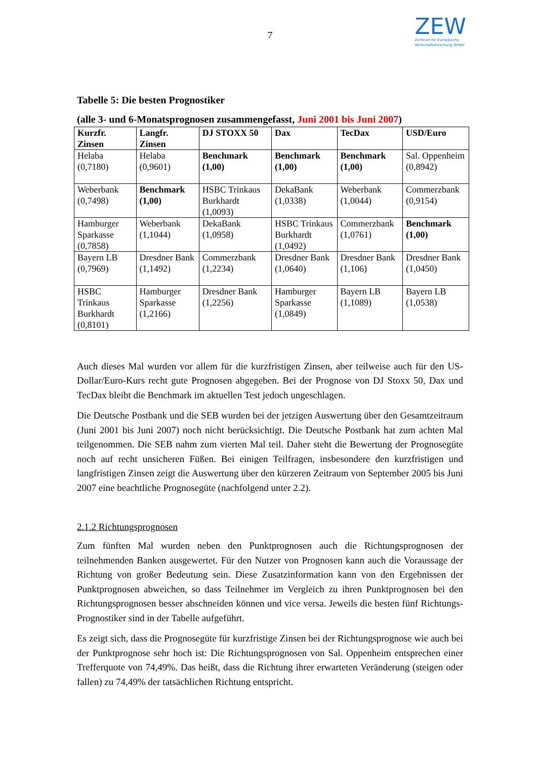7
ZEW
Zentrum für Europäische
Wirtschaftsforschung GmbH
Tabelle 5: Die besten Prognostiker
(alle 3- und 6-Monatsprognosen zusammengefasst, Juni 2001 bis Juni 2007)
| Kurzfr. Zinsen | Langfr. Zinsen | DJ STOXX 50 | Dax | TecDax | USD/Euro |
| --- | --- | --- | --- | --- | --- |
| Helaba (0,7180) | Helaba (0,9601) | Benchmark (1,00) | Benchmark (1,00) | Benchmark (1,00) | Sal. Oppenheim (0,8942) |
| Weberbank (0,7498) | Benchmark (1,00) | HSBC Trinkaus Burkhardt (1,0093) | DekaBank (1,0338) | Weberbank (1,0044) | Commerzbank (0,9154) |
| Hamburger Sparkasse (0,7858) | Weberbank (1,1044) | DekaBank (1,0958) | HSBC Trinkaus Burkhardt (1,0492) | Commerzbank (1,0761) | Benchmark (1,00) |
| Bayern LB (0,7969) | Dresdner Bank (1,1492) | Commerzbank (1,2234) | Dresdner Bank (1,0640) | Dresdner Bank (1,106) | Dresdner Bank (1,0450) |
| HSBC Trinkaus Burkhardt (0,8101) | Hamburger Sparkasse (1,2166) | Dresdner Bank (1,2256) | Hamburger Sparkasse (1,0849) | Bayern LB (1,1089) | Bayern LB (1,0538) |
Auch dieses Mal wurden vor allem für die kurzfristigen Zinsen, aber teilweise auch für den US-Dollar/Euro-Kurs recht gute Prognosen abgegeben. Bei der Prognose von DJ Stoxx 50, Dax und TecDax bleibt die Benchmark im aktuellen Test jedoch ungeschlagen.
Die Deutsche Postbank und die SEB wurden bei der jetzigen Auswertung über den Gesamtzeitraum (Juni 2001 bis Juni 2007) noch nicht berücksichtigt. Die Deutsche Postbank hat zum achten Mal teilgenommen. Die SEB nahm zum vierten Mal teil. Daher steht die Bewertung der Prognosegüte noch auf recht unsicheren Füßen. Bei einigen Teilfragen, insbesondere den kurzfristigen und langfristigen Zinsen zeigt die Auswertung über den kürzeren Zeitraum von September 2005 bis Juni 2007 eine beachtliche Prognosegüte (nachfolgend unter 2.2).
2.1.2 Richtungsprognosen
Zum fünften Mal wurden neben den Punktprognosen auch die Richtungsprognosen der teilnehmenden Banken ausgewertet. Für den Nutzer von Prognosen kann auch die Voraussage der Richtung von großer Bedeutung sein. Diese Zusatzinformation kann von den Ergebnissen der Punktprognosen abweichen, so dass Teilnehmer im Vergleich zu ihren Punktprognosen bei den Richtungsprognosen besser abschneiden können und vice versa. Jeweils die besten fünf Richtungs-Prognostiker sind in der Tabelle aufgeführt.
Es zeigt sich, dass die Prognosegüte für kurzfristige Zinsen bei der Richtungsprognose wie auch bei der Punktprognose sehr hoch ist: Die Richtungsprognosen von Sal. Oppenheim entsprechen einer Trefferquote von 74,49%. Das heißt, dass die Richtung ihrer erwarteten Veränderung (steigen oder fallen) zu 74,49% der tatsächlichen Richtung entspricht.